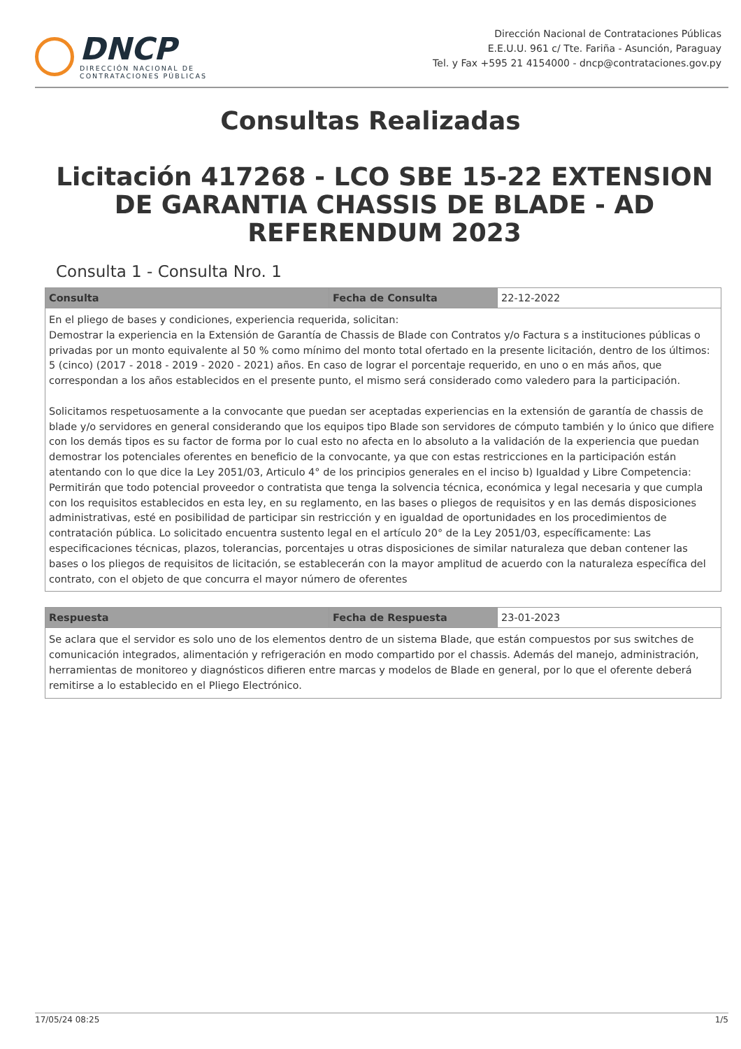DNCP
DIRECCIÓN NACIONAL DE
CONTRATACIONES PÚBLICAS
Dirección Nacional de Contrataciones Públicas
E.E.U.U. 961 c/ Tte. Fariña - Asunción, Paraguay
Tel. y Fax +595 21 4154000 - dncp@contrataciones.gov.py
Consultas Realizadas
Licitación 417268 - LCO SBE 15-22 EXTENSION DE GARANTIA CHASSIS DE BLADE - AD REFERENDUM 2023
Consulta 1 - Consulta Nro. 1
| Consulta | Fecha de Consulta | 22-12-2022 |
| En el pliego de bases y condiciones, experiencia requerida, solicitan: Demostrar la experiencia en la Extensión de Garantía de Chassis de Blade con Contratos y/o Factura s a instituciones públicas o privadas por un monto equivalente al 50 % como mínimo del monto total ofertado en la presente licitación, dentro de los últimos: 5 (cinco) (2017 - 2018 - 2019 - 2020 - 2021) años. En caso de lograr el porcentaje requerido, en uno o en más años, que correspondan a los años establecidos en el presente punto, el mismo será considerado como valedero para la participación. Solicitamos respetuosamente a la convocante que puedan ser aceptadas experiencias en la extensión de garantía de chassis de blade y/o servidores en general considerando que los equipos tipo Blade son servidores de cómputo también y lo único que difiere con los demás tipos es su factor de forma por lo cual esto no afecta en lo absoluto a la validación de la experiencia que puedan demostrar los potenciales oferentes en beneficio de la convocante, ya que con estas restricciones en la participación están atentando con lo que dice la Ley 2051/03, Articulo 4° de los principios generales en el inciso b) Igualdad y Libre Competencia: Permitirán que todo potencial proveedor o contratista que tenga la solvencia técnica, económica y legal necesaria y que cumpla con los requisitos establecidos en esta ley, en su reglamento, en las bases o pliegos de requisitos y en las demás disposiciones administrativas, esté en posibilidad de participar sin restricción y en igualdad de oportunidades en los procedimientos de contratación pública. Lo solicitado encuentra sustento legal en el artículo 20° de la Ley 2051/03, específicamente: Las especificaciones técnicas, plazos, tolerancias, porcentajes u otras disposiciones de similar naturaleza que deban contener las bases o los pliegos de requisitos de licitación, se establecerán con la mayor amplitud de acuerdo con la naturaleza específica del contrato, con el objeto de que concurra el mayor número de oferentes | | |
| Respuesta | Fecha de Respuesta | 23-01-2023 |
| Se aclara que el servidor es solo uno de los elementos dentro de un sistema Blade, que están compuestos por sus switches de comunicación integrados, alimentación y refrigeración en modo compartido por el chassis. Además del manejo, administración, herramientas de monitoreo y diagnósticos difieren entre marcas y modelos de Blade en general, por lo que el oferente deberá remitirse a lo establecido en el Pliego Electrónico. | | |
17/05/24 08:25 1/5